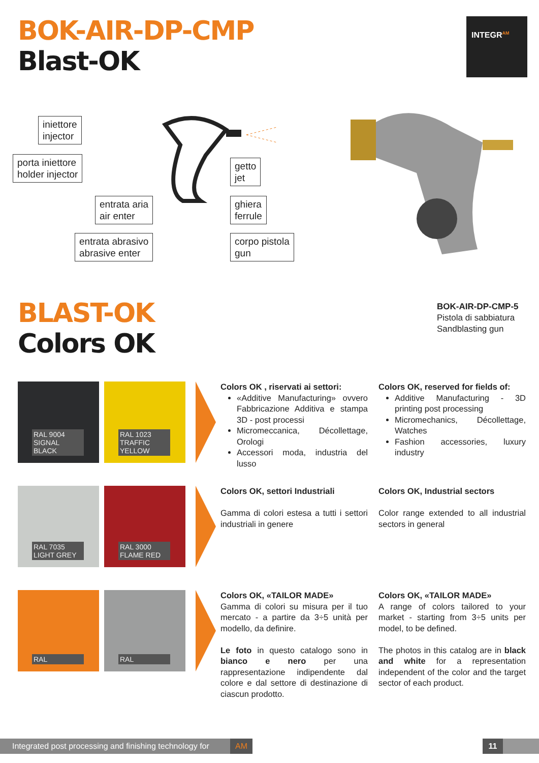BOK-AIR-DP-CMP
Blast-OK
INTEGR<sup>AM</sup>
iniettore
injector
porta iniettore
holder injector
entrata aria
air enter
entrata abrasivo
abrasive enter
getto
jet
ghiera
ferrule
corpo pistola
gun
BOK-AIR-DP-CMP-5
Pistola di sabbiatura
Sandblasting gun
BLAST-OK
Colors OK
RAL 9004 SIGNAL BLACK
RAL 1023 TRAFFIC YELLOW
RAL 7035 LIGHT GREY
RAL 3000 FLAME RED
RAL
RAL
Colors OK , riservati ai settori:
«Additive Manufacturing» ovvero Fabbricazione Additiva e stampa 3D - post processi
Micromeccanica, Décollettage, Orologi
Accessori moda, industria del lusso
Colors OK, reserved for fields of:
Additive Manufacturing - 3D printing post processing
Micromechanics, Décollettage, Watches
Fashion accessories, luxury industry
Colors OK, settori Industriali
Gamma di colori estesa a tutti i settori industriali in genere
Colors OK, Industrial sectors
Color range extended to all industrial sectors in general
Colors OK, «TAILOR MADE»
Gamma di colori su misura per il tuo mercato - a partire da 3÷5 unità per modello, da definire.
Le foto in questo catalogo sono in bianco e nero per una rappresentazione indipendente dal colore e dal settore di destinazione di ciascun prodotto.
Colors OK, «TAILOR MADE»
A range of colors tailored to your market - starting from 3÷5 units per model, to be defined.
The photos in this catalog are in black and white for a representation independent of the color and the target sector of each product.
Integrated post processing and finishing technology for AM
11